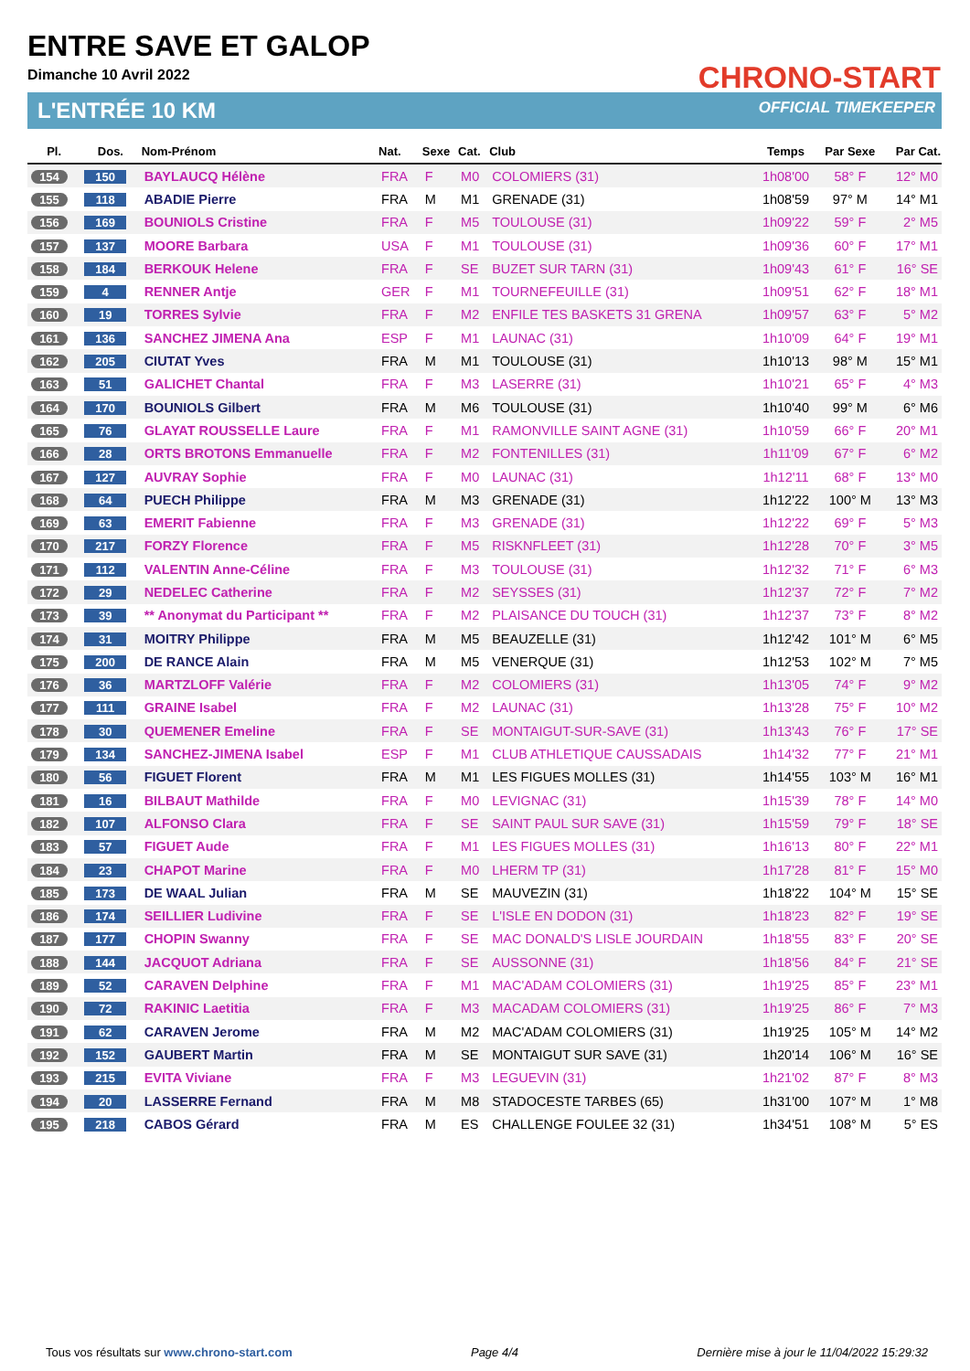ENTRE SAVE ET GALOP
Dimanche 10 Avril 2022
L'ENTRÉE 10 KM
CHRONO-START
OFFICIAL TIMEKEEPER
| Pl. | Dos. | Nom-Prénom | Nat. | Sexe | Cat. | Club | Temps | Par Sexe | Par Cat. |
| --- | --- | --- | --- | --- | --- | --- | --- | --- | --- |
| 154 | 150 | BAYLAUCQ Hélène | FRA | F | M0 | COLOMIERS (31) | 1h08'00 | 58° F | 12° M0 |
| 155 | 118 | ABADIE Pierre | FRA | M | M1 | GRENADE (31) | 1h08'59 | 97° M | 14° M1 |
| 156 | 169 | BOUNIOLS Cristine | FRA | F | M5 | TOULOUSE (31) | 1h09'22 | 59° F | 2° M5 |
| 157 | 137 | MOORE Barbara | USA | F | M1 | TOULOUSE (31) | 1h09'36 | 60° F | 17° M1 |
| 158 | 184 | BERKOUK Helene | FRA | F | SE | BUZET SUR TARN (31) | 1h09'43 | 61° F | 16° SE |
| 159 | 4 | RENNER Antje | GER | F | M1 | TOURNEFEUILLE (31) | 1h09'51 | 62° F | 18° M1 |
| 160 | 19 | TORRES Sylvie | FRA | F | M2 | ENFILE TES BASKETS 31 GRENA | 1h09'57 | 63° F | 5° M2 |
| 161 | 136 | SANCHEZ JIMENA Ana | ESP | F | M1 | LAUNAC (31) | 1h10'09 | 64° F | 19° M1 |
| 162 | 205 | CIUTAT Yves | FRA | M | M1 | TOULOUSE (31) | 1h10'13 | 98° M | 15° M1 |
| 163 | 51 | GALICHET Chantal | FRA | F | M3 | LASERRE (31) | 1h10'21 | 65° F | 4° M3 |
| 164 | 170 | BOUNIOLS Gilbert | FRA | M | M6 | TOULOUSE (31) | 1h10'40 | 99° M | 6° M6 |
| 165 | 76 | GLAYAT ROUSSELLE Laure | FRA | F | M1 | RAMONVILLE SAINT AGNE (31) | 1h10'59 | 66° F | 20° M1 |
| 166 | 28 | ORTS BROTONS Emmanuelle | FRA | F | M2 | FONTENILLES (31) | 1h11'09 | 67° F | 6° M2 |
| 167 | 127 | AUVRAY Sophie | FRA | F | M0 | LAUNAC (31) | 1h12'11 | 68° F | 13° M0 |
| 168 | 64 | PUECH Philippe | FRA | M | M3 | GRENADE (31) | 1h12'22 | 100° M | 13° M3 |
| 169 | 63 | EMERIT Fabienne | FRA | F | M3 | GRENADE (31) | 1h12'22 | 69° F | 5° M3 |
| 170 | 217 | FORZY Florence | FRA | F | M5 | RISKNFLEET (31) | 1h12'28 | 70° F | 3° M5 |
| 171 | 112 | VALENTIN Anne-Céline | FRA | F | M3 | TOULOUSE (31) | 1h12'32 | 71° F | 6° M3 |
| 172 | 29 | NEDELEC Catherine | FRA | F | M2 | SEYSSES (31) | 1h12'37 | 72° F | 7° M2 |
| 173 | 39 | ** Anonymat du Participant ** | FRA | F | M2 | PLAISANCE DU TOUCH (31) | 1h12'37 | 73° F | 8° M2 |
| 174 | 31 | MOITRY Philippe | FRA | M | M5 | BEAUZELLE (31) | 1h12'42 | 101° M | 6° M5 |
| 175 | 200 | DE RANCE Alain | FRA | M | M5 | VENERQUE (31) | 1h12'53 | 102° M | 7° M5 |
| 176 | 36 | MARTZLOFF Valérie | FRA | F | M2 | COLOMIERS (31) | 1h13'05 | 74° F | 9° M2 |
| 177 | 111 | GRAINE Isabel | FRA | F | M2 | LAUNAC (31) | 1h13'28 | 75° F | 10° M2 |
| 178 | 30 | QUEMENER Emeline | FRA | F | SE | MONTAIGUT-SUR-SAVE (31) | 1h13'43 | 76° F | 17° SE |
| 179 | 134 | SANCHEZ-JIMENA Isabel | ESP | F | M1 | CLUB ATHLETIQUE CAUSSADAIS | 1h14'32 | 77° F | 21° M1 |
| 180 | 56 | FIGUET Florent | FRA | M | M1 | LES FIGUES MOLLES (31) | 1h14'55 | 103° M | 16° M1 |
| 181 | 16 | BILBAUT Mathilde | FRA | F | M0 | LEVIGNAC (31) | 1h15'39 | 78° F | 14° M0 |
| 182 | 107 | ALFONSO Clara | FRA | F | SE | SAINT PAUL SUR SAVE (31) | 1h15'59 | 79° F | 18° SE |
| 183 | 57 | FIGUET Aude | FRA | F | M1 | LES FIGUES MOLLES (31) | 1h16'13 | 80° F | 22° M1 |
| 184 | 23 | CHAPOT Marine | FRA | F | M0 | LHERM TP (31) | 1h17'28 | 81° F | 15° M0 |
| 185 | 173 | DE WAAL Julian | FRA | M | SE | MAUVEZIN (31) | 1h18'22 | 104° M | 15° SE |
| 186 | 174 | SEILLIER Ludivine | FRA | F | SE | L'ISLE EN DODON (31) | 1h18'23 | 82° F | 19° SE |
| 187 | 177 | CHOPIN Swanny | FRA | F | SE | MAC DONALD'S LISLE JOURDAIN | 1h18'55 | 83° F | 20° SE |
| 188 | 144 | JACQUOT Adriana | FRA | F | SE | AUSSONNE (31) | 1h18'56 | 84° F | 21° SE |
| 189 | 52 | CARAVEN Delphine | FRA | F | M1 | MAC'ADAM COLOMIERS (31) | 1h19'25 | 85° F | 23° M1 |
| 190 | 72 | RAKINIC Laetitia | FRA | F | M3 | MACADAM COLOMIERS (31) | 1h19'25 | 86° F | 7° M3 |
| 191 | 62 | CARAVEN Jerome | FRA | M | M2 | MAC'ADAM COLOMIERS (31) | 1h19'25 | 105° M | 14° M2 |
| 192 | 152 | GAUBERT Martin | FRA | M | SE | MONTAIGUT SUR SAVE (31) | 1h20'14 | 106° M | 16° SE |
| 193 | 215 | EVITA Viviane | FRA | F | M3 | LEGUEVIN (31) | 1h21'02 | 87° F | 8° M3 |
| 194 | 20 | LASSERRE Fernand | FRA | M | M8 | STADOCESTE TARBES (65) | 1h31'00 | 107° M | 1° M8 |
| 195 | 218 | CABOS Gérard | FRA | M | ES | CHALLENGE FOULEE 32 (31) | 1h34'51 | 108° M | 5° ES |
Tous vos résultats sur www.chrono-start.com Page 4/4 Dernière mise à jour le 11/04/2022 15:29:32